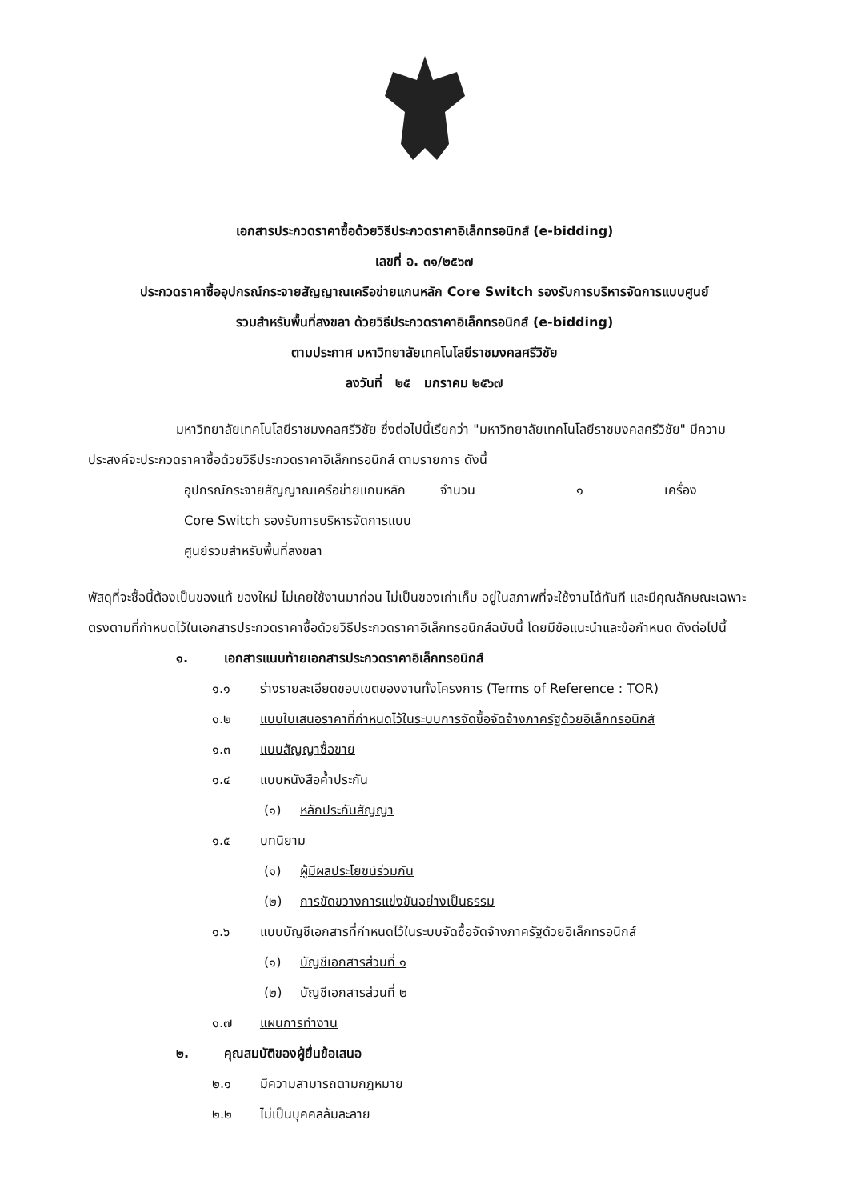เอกสารประกวดราคาซื้อด้วยวิธีประกวดราคาอิเล็กทรอนิกส์ (e-bidding)
เลขที่ อ. ๓๑/๒๕๖๗
ประกวดราคาซื้ออุปกรณ์กระจายสัญญาณเครือข่ายแกนหลัก Core Switch รองรับการบริหารจัดการแบบศูนย์
รวมสำหรับพื้นที่สงขลา ด้วยวิธีประกวดราคาอิเล็กทรอนิกส์ (e-bidding)
ตามประกาศ มหาวิทยาลัยเทคโนโลยีราชมงคลศรีวิชัย
ลงวันที่ ๒๕ มกราคม ๒๕๖๗
มหาวิทยาลัยเทคโนโลยีราชมงคลศรีวิชัย ซึ่งต่อไปนี้เรียกว่า "มหาวิทยาลัยเทคโนโลยีราชมงคลศรีวิชัย" มีความประสงค์จะประกวดราคาซื้อด้วยวิธีประกวดราคาอิเล็กทรอนิกส์ ตามรายการ ดังนี้
อุปกรณ์กระจายสัญญาณเครือข่ายแกนหลัก Core Switch รองรับการบริหารจัดการแบบศูนย์รวมสำหรับพื้นที่สงขลา
จำนวน ๑ เครื่อง
พัสดุที่จะซื้อนี้ต้องเป็นของแท้ ของใหม่ ไม่เคยใช้งานมาก่อน ไม่เป็นของเก่าเก็บ อยู่ในสภาพที่จะใช้งานได้ทันที และมีคุณลักษณะเฉพาะตรงตามที่กำหนดไว้ในเอกสารประกวดราคาซื้อด้วยวิธีประกวดราคาอิเล็กทรอนิกส์ฉบับนี้ โดยมีข้อแนะนำและข้อกำหนด ดังต่อไปนี้
๑. เอกสารแนบท้ายเอกสารประกวดราคาอิเล็กทรอนิกส์
๑.๑ ร่างรายละเอียดขอบเขตของงานทั้งโครงการ (Terms of Reference : TOR)
๑.๒ แบบใบเสนอราคาที่กำหนดไว้ในระบบการจัดซื้อจัดจ้างภาครัฐด้วยอิเล็กทรอนิกส์
๑.๓ แบบสัญญาซื้อขาย
๑.๔ แบบหนังสือค้ำประกัน
(๑) หลักประกันสัญญา
๑.๕ บทนิยาม
(๑) ผู้มีผลประโยชน์ร่วมกัน
(๒) การขัดขวางการแข่งขันอย่างเป็นธรรม
๑.๖ แบบบัญชีเอกสารที่กำหนดไว้ในระบบจัดซื้อจัดจ้างภาครัฐด้วยอิเล็กทรอนิกส์
(๑) บัญชีเอกสารส่วนที่ ๑
(๒) บัญชีเอกสารส่วนที่ ๒
๑.๗ แผนการทำงาน
๒. คุณสมบัติของผู้ยื่นข้อเสนอ
๒.๑ มีความสามารถตามกฎหมาย
๒.๒ ไม่เป็นบุคคลล้มละลาย